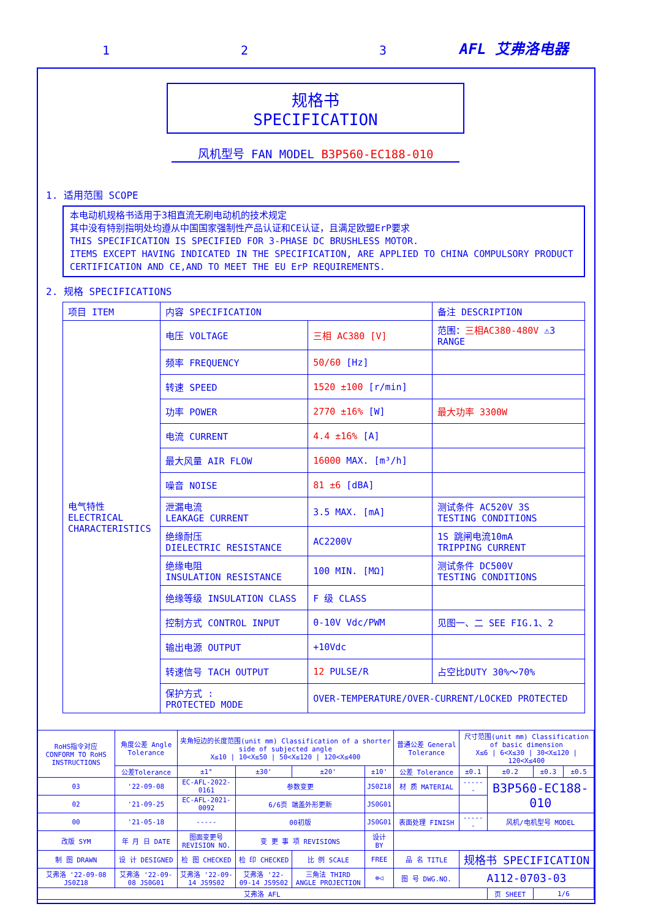1 2 3 AFL 艾弗洛电器
规格书
SPECIFICATION
风机型号 FAN MODEL B3P560-EC188-010
1. 适用范围 SCOPE
本电动机规格书适用于3相直流无刷电动机的技术规定
其中没有特别指明处均遵从中国国家强制性产品认证和CE认证，且满足欧盟ErP要求
THIS SPECIFICATION IS SPECIFIED FOR 3-PHASE DC BRUSHLESS MOTOR.
ITEMS EXCEPT HAVING INDICATED IN THE SPECIFICATION, ARE APPLIED TO CHINA COMPULSORY PRODUCT CERTIFICATION AND CE,AND TO MEET THE EU ErP REQUIREMENTS.
2. 规格 SPECIFICATIONS
| 项目 ITEM | 内容 SPECIFICATION | | 备注 DESCRIPTION |
| --- | --- | --- | --- |
| 电气特性 ELECTRICAL CHARACTERISTICS | 电压 VOLTAGE | 三相 AC380 [V] | 范围： 三相AC380-480V ⚠3 RANGE |
| | 频率 FREQUENCY | 50/60 [Hz] | |
| | 转速 SPEED | 1520 ±100 [r/min] | |
| | 功率 POWER | 2770 ±16% [W] | 最大功率 3300W |
| | 电流 CURRENT | 4.4 ±16% [A] | |
| | 最大风量 AIR FLOW | 16000 MAX. [m³/h] | |
| | 噪音 NOISE | 81 ±6 [dBA] | |
| | 泄漏电流 LEAKAGE CURRENT | 3.5 MAX. [mA] | 测试条件 AC520V 3S TESTING CONDITIONS |
| | 绝缘耐压 DIELECTRIC RESISTANCE | AC2200V | 1S 跳闸电流10mA TRIPPING CURRENT |
| | 绝缘电阻 INSULATION RESISTANCE | 100 MIN. [MΩ] | 测试条件 DC500V TESTING CONDITIONS |
| | 绝缘等级 INSULATION CLASS | F 级 CLASS | |
| | 控制方式 CONTROL INPUT | 0-10V Vdc/PWM | 见图一、二 SEE FIG.1、2 |
| | 输出电源 OUTPUT | +10Vdc | |
| | 转速信号 TACH OUTPUT | 12 PULSE/R | 占空比DUTY 30%～70% |
| | 保护方式 : PROTECTED MODE | OVER-TEMPERATURE/OVER-CURRENT/LOCKED PROTECTED | |
| RoHS指令对应 CONFORM TO RoHS INSTRUCTIONS | 角度公差 Angle Tolerance | 夹角短边的长度范围(unit mm) Classification of a shorter side of subjected angle X≤10 / 10<X≤50 / 50<X≤120 / 120<X≤400 | | | | 普通公差 General Tolerance | 尺寸范围(unit mm) Classification of basic dimension X≤6 / 6<X≤30 / 30<X≤120 / 120<X≤400 | | | |
| | 公差Tolerance | ±1° | ±30' | ±20' | ±10' | 公差 Tolerance | ±0.1 | ±0.2 | ±0.3 | ±0.5 |
| 03 | '22-09-08 | EC-AFL-2022-0161 | 参数变更 | | JS0Z18 | 材 质 MATERIAL | ------ | B3P560-EC188-010 | | |
| 02 | '21-09-25 | EC-AFL-2021-0092 | 6/6页 端盖外形更新 | | JS0G01 | | | | | |
| 00 | '21-05-18 | ----- | 00初版 | | JS0G01 | 表面处理 FINISH | ------ | 风机/电机型号 MODEL | | |
| 改版 SYM | 年 月 日 DATE | 图面变更号 REVISION NO. | 变 更 事 项 REVISIONS | | 设计 BY | | | | | |
| 制 图 DRAWN | 设 计 DESIGNED | 检 图 CHECKED | 检 印 CHECKED | 比 例 SCALE | FREE | 品 名 TITLE | 规格书 SPECIFICATION | | | |
| 艾弗洛 '22-09-08 JS0Z18 | 艾弗洛 '22-09-08 JS0G01 | 艾弗洛 '22-09-14 JS9S02 | 艾弗洛 '22-09-14 JS9S02 | 三角法 THIRD ANGLE PROJECTION | ⊕◁ | 图 号 DWG.NO. | A112-0703-03 | | | |
| 艾弗洛 AFL | | | | | | | | 页 SHEET | 1/6 | |